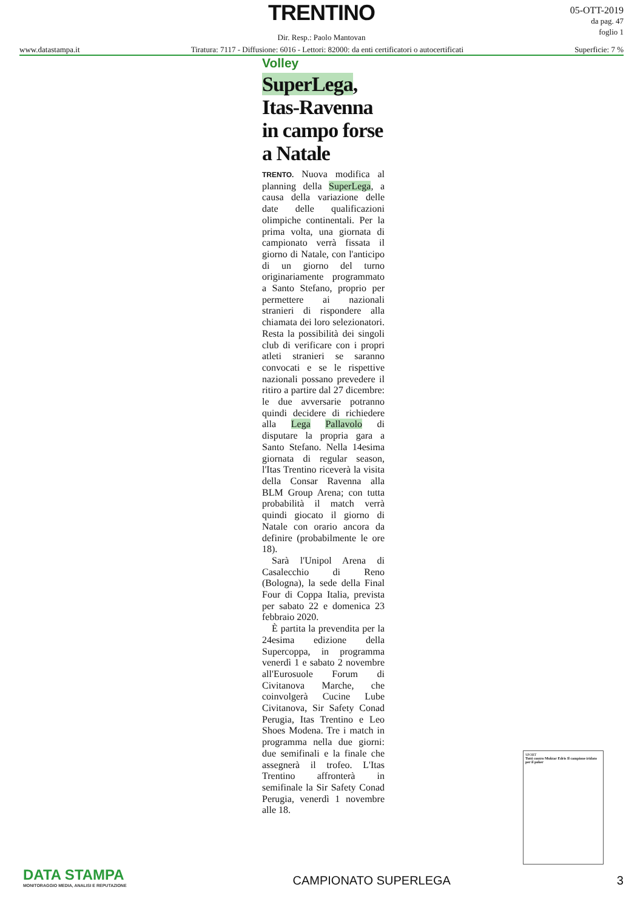TRENTINO
Dir. Resp.: Paolo Mantovan
www.datastampa.it Tiratura: 7117 - Diffusione: 6016 - Lettori: 82000: da enti certificatori o autocertificati Superficie: 7 %
05-OTT-2019
da pag. 47
foglio 1
Volley
SuperLega, Itas-Ravenna in campo forse a Natale
TRENTO. Nuova modifica al planning della SuperLega, a causa della variazione delle date delle qualificazioni olimpiche continentali. Per la prima volta, una giornata di campionato verrà fissata il giorno di Natale, con l'anticipo di un giorno del turno originariamente programmato a Santo Stefano, proprio per permettere ai nazionali stranieri di rispondere alla chiamata dei loro selezionatori. Resta la possibilità dei singoli club di verificare con i propri atleti stranieri se saranno convocati e se le rispettive nazionali possano prevedere il ritiro a partire dal 27 dicembre: le due avversarie potranno quindi decidere di richiedere alla Lega Pallavolo di disputare la propria gara a Santo Stefano. Nella 14esima giornata di regular season, l'Itas Trentino riceverà la visita della Consar Ravenna alla BLM Group Arena; con tutta probabilità il match verrà quindi giocato il giorno di Natale con orario ancora da definire (probabilmente le ore 18).
Sarà l'Unipol Arena di Casalecchio di Reno (Bologna), la sede della Final Four di Coppa Italia, prevista per sabato 22 e domenica 23 febbraio 2020.
È partita la prevendita per la 24esima edizione della Supercoppa, in programma venerdì 1 e sabato 2 novembre all'Eurosuole Forum di Civitanova Marche, che coinvolgerà Cucine Lube Civitanova, Sir Safety Conad Perugia, Itas Trentino e Leo Shoes Modena. Tre i match in programma nella due giorni: due semifinali e la finale che assegnerà il trofeo. L'Itas Trentino affronterà in semifinale la Sir Safety Conad Perugia, venerdì 1 novembre alle 18.
SPORT
Tutti contro Muktar Edris Il campione iridato per il poker
DATA STAMPA
MONITORAGGIO MEDIA, ANALISI E REPUTAZIONE
CAMPIONATO SUPERLEGA
3